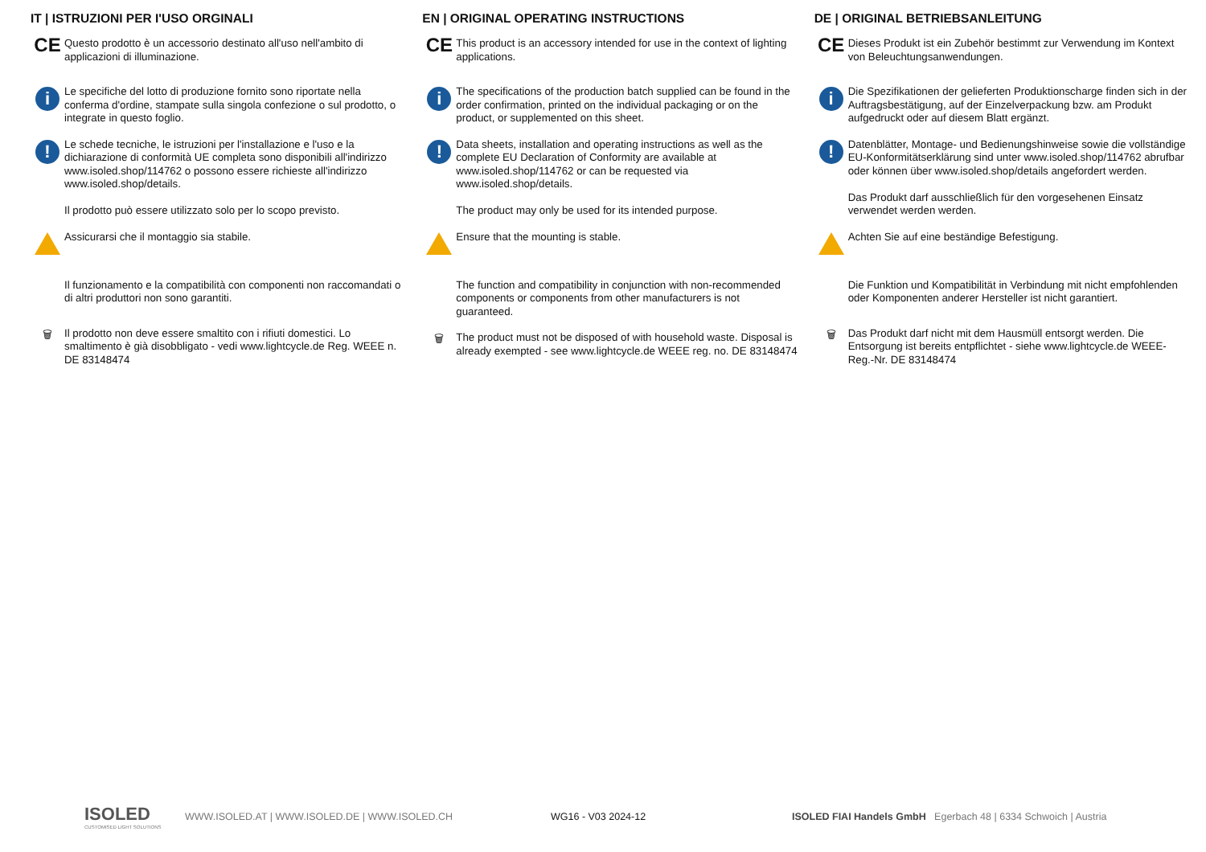IT | ISTRUZIONI PER I'USO ORGINALI
CE
Questo prodotto è un accessorio destinato all'uso nell'ambito di applicazioni di illuminazione.
i
Le specifiche del lotto di produzione fornito sono riportate nella conferma d'ordine, stampate sulla singola confezione o sul prodotto, o integrate in questo foglio.
!
Le schede tecniche, le istruzioni per l'installazione e l'uso e la dichiarazione di conformità UE completa sono disponibili all'indirizzo www.isoled.shop/114762 o possono essere richieste all'indirizzo www.isoled.shop/details.
Il prodotto può essere utilizzato solo per lo scopo previsto.
Assicurarsi che il montaggio sia stabile.
Il funzionamento e la compatibilità con componenti non raccomandati o di altri produttori non sono garantiti.
🗑 Il prodotto non deve essere smaltito con i rifiuti domestici. Lo smaltimento è già disobbligato - vedi www.lightcycle.de Reg. WEEE n. DE 83148474
EN | ORIGINAL OPERATING INSTRUCTIONS
CE
This product is an accessory intended for use in the context of lighting applications.
i
The specifications of the production batch supplied can be found in the order confirmation, printed on the individual packaging or on the product, or supplemented on this sheet.
!
Data sheets, installation and operating instructions as well as the complete EU Declaration of Conformity are available at www.isoled.shop/114762 or can be requested via www.isoled.shop/details.
The product may only be used for its intended purpose.
Ensure that the mounting is stable.
The function and compatibility in conjunction with non-recommended components or components from other manufacturers is not guaranteed.
🗑 The product must not be disposed of with household waste. Disposal is already exempted - see www.lightcycle.de WEEE reg. no. DE 83148474
DE | ORIGINAL BETRIEBSANLEITUNG
CE
Dieses Produkt ist ein Zubehör bestimmt zur Verwendung im Kontext von Beleuchtungsanwendungen.
i
Die Spezifikationen der gelieferten Produktionscharge finden sich in der Auftragsbestätigung, auf der Einzelverpackung bzw. am Produkt aufgedruckt oder auf diesem Blatt ergänzt.
!
Datenblätter, Montage- und Bedienungshinweise sowie die vollständige EU-Konformitätserklärung sind unter www.isoled.shop/114762 abrufbar oder können über www.isoled.shop/details angefordert werden.
Das Produkt darf ausschließlich für den vorgesehenen Einsatz verwendet werden werden.
Achten Sie auf eine beständige Befestigung.
Die Funktion und Kompatibilität in Verbindung mit nicht empfohlenden oder Komponenten anderer Hersteller ist nicht garantiert.
🗑 Das Produkt darf nicht mit dem Hausmüll entsorgt werden. Die Entsorgung ist bereits entpflichtet - siehe www.lightcycle.de WEEE-Reg.-Nr. DE 83148474
ISOLED
CUSTOMISED LIGHT SOLUTIONS
WWW.ISOLED.AT | WWW.ISOLED.DE | WWW.ISOLED.CH WG16 - V03 2024-12
ISOLED FIAI Handels GmbH Egerbach 48 | 6334 Schwoich | Austria